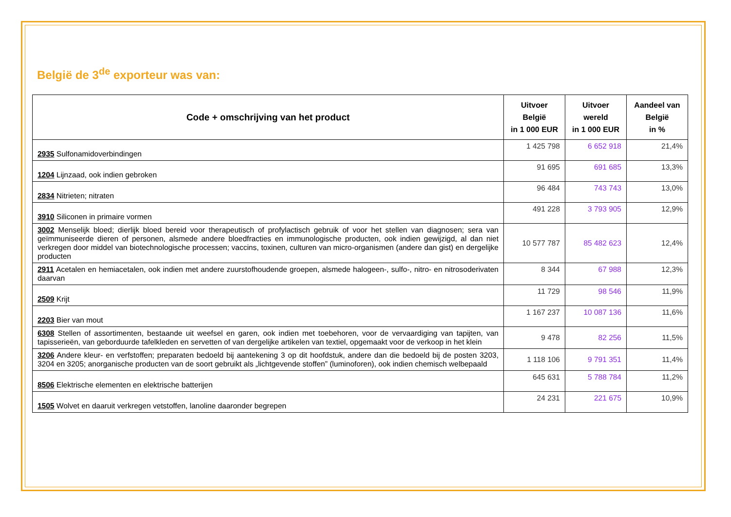België de 3<sup>de</sup> exporteur was van:
| Code + omschrijving van het product | Uitvoer België in 1 000 EUR | Uitvoer wereld in 1 000 EUR | Aandeel van België in % |
| --- | --- | --- | --- |
| 2935 Sulfonamidoverbindingen | 1 425 798 | 6 652 918 | 21,4% |
| 1204 Lijnzaad, ook indien gebroken | 91 695 | 691 685 | 13,3% |
| 2834 Nitrieten; nitraten | 96 484 | 743 743 | 13,0% |
| 3910 Siliconen in primaire vormen | 491 228 | 3 793 905 | 12,9% |
| 3002 Menselijk bloed; dierlijk bloed bereid voor therapeutisch of profylactisch gebruik of voor het stellen van diagnosen; sera van geïmmuniseerde dieren of personen, alsmede andere bloedfracties en immunologische producten, ook indien gewijzigd, al dan niet verkregen door middel van biotechnologische processen; vaccins, toxinen, culturen van micro-organismen (andere dan gist) en dergelijke producten | 10 577 787 | 85 482 623 | 12,4% |
| 2911 Acetalen en hemiacetalen, ook indien met andere zuurstofhoudende groepen, alsmede halogeen-, sulfo-, nitro- en nitrosoderivaten daarvan | 8 344 | 67 988 | 12,3% |
| 2509 Krijt | 11 729 | 98 546 | 11,9% |
| 2203 Bier van mout | 1 167 237 | 10 087 136 | 11,6% |
| 6308 Stellen of assortimenten, bestaande uit weefsel en garen, ook indien met toebehoren, voor de vervaardiging van tapijten, van tapisserieën, van geborduurde tafelkleden en servetten of van dergelijke artikelen van textiel, opgemaakt voor de verkoop in het klein | 9 478 | 82 256 | 11,5% |
| 3206 Andere kleur- en verfstoffen; preparaten bedoeld bij aantekening 3 op dit hoofdstuk, andere dan die bedoeld bij de posten 3203, 3204 en 3205; anorganische producten van de soort gebruikt als „lichtgevende stoffen” (luminoforen), ook indien chemisch welbepaald | 1 118 106 | 9 791 351 | 11,4% |
| 8506 Elektrische elementen en elektrische batterijen | 645 631 | 5 788 784 | 11,2% |
| 1505 Wolvet en daaruit verkregen vetstoffen, lanoline daaronder begrepen | 24 231 | 221 675 | 10,9% |